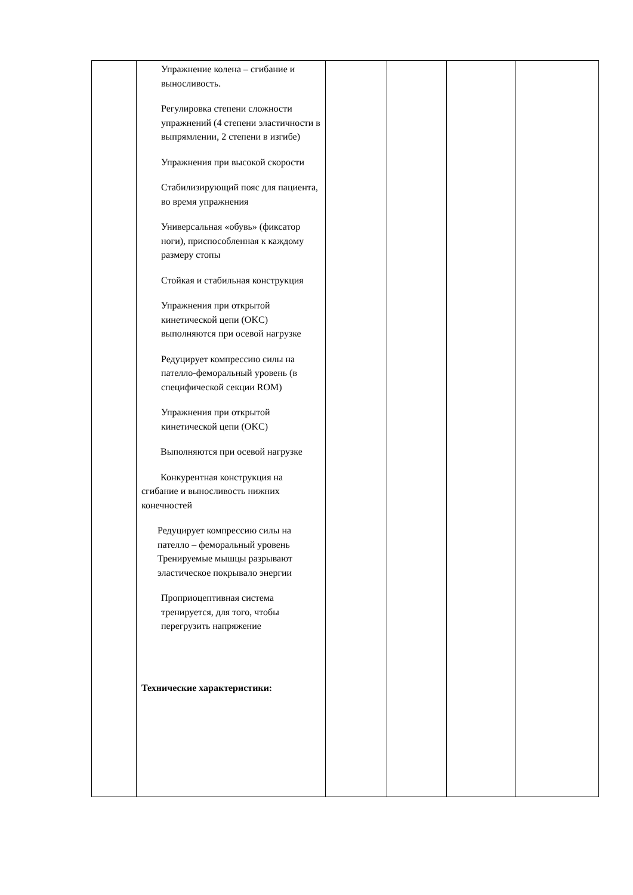| | Упражнение колена – сгибание и выносливость. Регулировка степени сложности упражнений (4 степени эластичности в выпрямлении, 2 степени в изгибе) Упражнения при высокой скорости Стабилизирующий пояс для пациента, во время упражнения Универсальная «обувь» (фиксатор ноги), приспособленная к каждому размеру стопы Стойкая и стабильная конструкция Упражнения при открытой кинетической цепи (OKC) выполняются при осевой нагрузке Редуцирует компрессию силы на пателло-феморальный уровень (в специфической секции ROM) Упражнения при открытой кинетической цепи (OKC) Выполняются при осевой нагрузке Конкурентная конструкция на сгибание и выносливость нижних конечностей Редуцирует компрессию силы на пателло – феморальный уровень Тренируемые мышцы разрывают эластическое покрывало энергии Проприоцептивная система тренируется, для того, чтобы перегрузить напряжение Технические характеристики: | | | | |